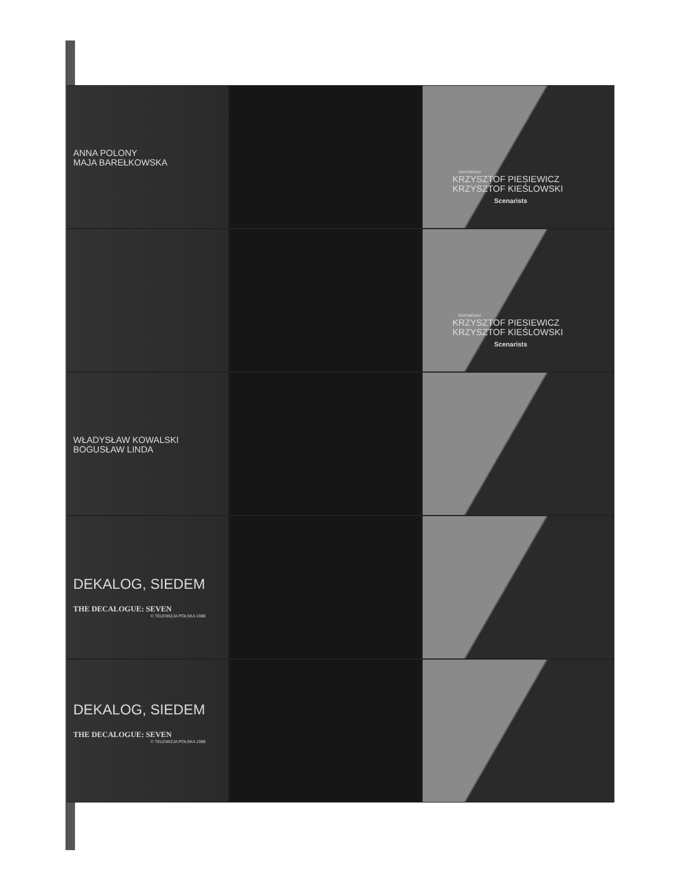ANNA POLONY
MAJA BAREŁKOWSKA
scenariusz
KRZYSZTOF PIESIEWICZ
KRZYSZTOF KIEŚLOWSKI
Scenarists
scenariusz
KRZYSZTOF PIESIEWICZ
KRZYSZTOF KIEŚLOWSKI
Scenarists
WŁADYSŁAW KOWALSKI
BOGUSŁAW LINDA
DEKALOG, SIEDEM
THE DECALOGUE: SEVEN
© TELEWIZJA POLSKA 1988
DEKALOG, SIEDEM
THE DECALOGUE: SEVEN
© TELEWIZJA POLSKA 1988